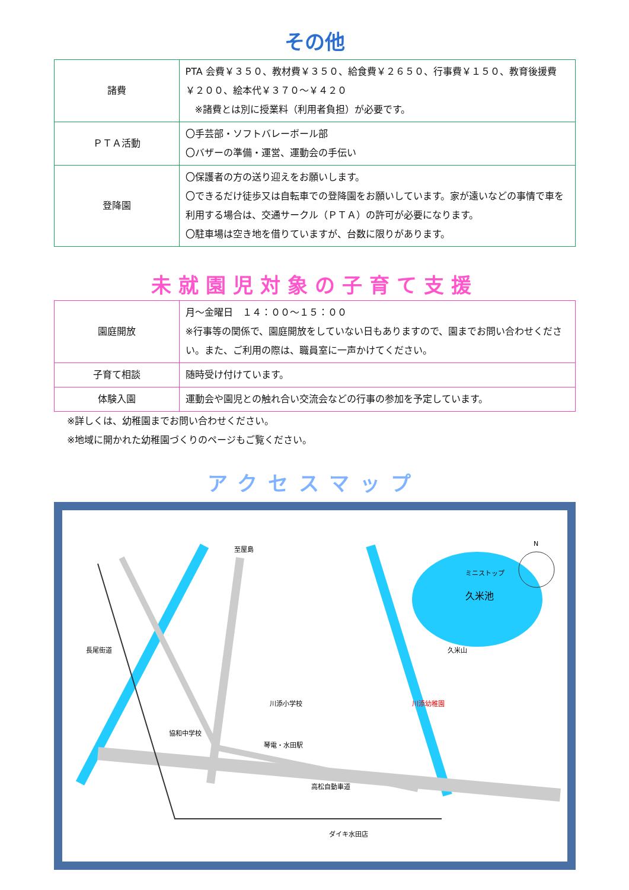その他
| 諸費 | PTA 会費￥３５０、教材費￥３５０、給食費￥２６５０、行事費￥１５０、教育後援費￥２００、絵本代￥３７０～￥４２０ ※諸費とは別に授業料（利用者負担）が必要です。 |
| ＰＴＡ活動 | 〇手芸部・ソフトバレーボール部 〇バザーの準備・運営、運動会の手伝い |
| 登降園 | 〇保護者の方の送り迎えをお願いします。 〇できるだけ徒歩又は自転車での登降園をお願いしています。家が遠いなどの事情で車を利用する場合は、交通サークル（ＰＴＡ）の許可が必要になります。 〇駐車場は空き地を借りていますが、台数に限りがあります。 |
未就園児対象の子育て支援
| 園庭開放 | 月～金曜日 １４：００～１５：００ ※行事等の関係で、園庭開放をしていない日もありますので、園までお問い合わせください。また、ご利用の際は、職員室に一声かけてください。 |
| 子育て相談 | 随時受け付けています。 |
| 体験入園 | 運動会や園児との触れ合い交流会などの行事の参加を予定しています。 |
※詳しくは、幼稚園までお問い合わせください。
※地域に開かれた幼稚園づくりのページもご覧ください。
アクセスマップ
久米池
至屋島
長尾街道
川添幼稚園
川添小学校
協和中学校
琴電・水田駅
高松自動車道
ダイキ水田店
久米山
ミニストップ
N